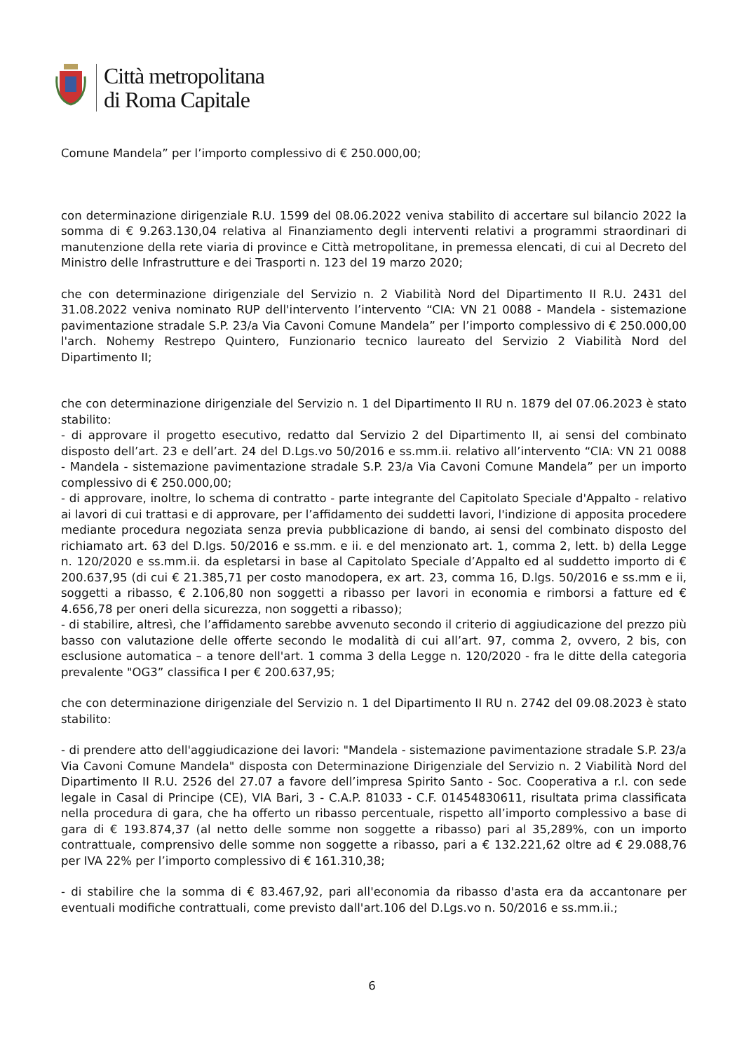Città metropolitana
di Roma Capitale
Comune Mandela” per l’importo complessivo di € 250.000,00;
con determinazione dirigenziale R.U. 1599 del 08.06.2022 veniva stabilito di accertare sul bilancio 2022 la somma di € 9.263.130,04 relativa al Finanziamento degli interventi relativi a programmi straordinari di manutenzione della rete viaria di province e Città metropolitane, in premessa elencati, di cui al Decreto del Ministro delle Infrastrutture e dei Trasporti n. 123 del 19 marzo 2020;
che con determinazione dirigenziale del Servizio n. 2 Viabilità Nord del Dipartimento II R.U. 2431 del 31.08.2022 veniva nominato RUP dell'intervento l’intervento “CIA: VN 21 0088 - Mandela - sistemazione pavimentazione stradale S.P. 23/a Via Cavoni Comune Mandela” per l’importo complessivo di € 250.000,00 l'arch. Nohemy Restrepo Quintero, Funzionario tecnico laureato del Servizio 2 Viabilità Nord del Dipartimento II;
che con determinazione dirigenziale del Servizio n. 1 del Dipartimento II RU n. 1879 del 07.06.2023 è stato stabilito:
- di approvare il progetto esecutivo, redatto dal Servizio 2 del Dipartimento II, ai sensi del combinato disposto dell’art. 23 e dell’art. 24 del D.Lgs.vo 50/2016 e ss.mm.ii. relativo all’intervento “CIA: VN 21 0088 - Mandela - sistemazione pavimentazione stradale S.P. 23/a Via Cavoni Comune Mandela” per un importo complessivo di € 250.000,00;
- di approvare, inoltre, lo schema di contratto - parte integrante del Capitolato Speciale d'Appalto - relativo ai lavori di cui trattasi e di approvare, per l’affidamento dei suddetti lavori, l'indizione di apposita procedere mediante procedura negoziata senza previa pubblicazione di bando, ai sensi del combinato disposto del richiamato art. 63 del D.lgs. 50/2016 e ss.mm. e ii. e del menzionato art. 1, comma 2, lett. b) della Legge n. 120/2020 e ss.mm.ii. da espletarsi in base al Capitolato Speciale d’Appalto ed al suddetto importo di € 200.637,95 (di cui € 21.385,71 per costo manodopera, ex art. 23, comma 16, D.lgs. 50/2016 e ss.mm e ii, soggetti a ribasso, € 2.106,80 non soggetti a ribasso per lavori in economia e rimborsi a fatture ed € 4.656,78 per oneri della sicurezza, non soggetti a ribasso);
- di stabilire, altresì, che l’affidamento sarebbe avvenuto secondo il criterio di aggiudicazione del prezzo più basso con valutazione delle offerte secondo le modalità di cui all’art. 97, comma 2, ovvero, 2 bis, con esclusione automatica – a tenore dell'art. 1 comma 3 della Legge n. 120/2020 - fra le ditte della categoria prevalente "OG3” classifica I per € 200.637,95;
che con determinazione dirigenziale del Servizio n. 1 del Dipartimento II RU n. 2742 del 09.08.2023 è stato stabilito:
- di prendere atto dell'aggiudicazione dei lavori: "Mandela - sistemazione pavimentazione stradale S.P. 23/a Via Cavoni Comune Mandela" disposta con Determinazione Dirigenziale del Servizio n. 2 Viabilità Nord del Dipartimento II R.U. 2526 del 27.07 a favore dell’impresa Spirito Santo - Soc. Cooperativa a r.l. con sede legale in Casal di Principe (CE), VIA Bari, 3 - C.A.P. 81033 - C.F. 01454830611, risultata prima classificata nella procedura di gara, che ha offerto un ribasso percentuale, rispetto all’importo complessivo a base di gara di € 193.874,37 (al netto delle somme non soggette a ribasso) pari al 35,289%, con un importo contrattuale, comprensivo delle somme non soggette a ribasso, pari a € 132.221,62 oltre ad € 29.088,76 per IVA 22% per l’importo complessivo di € 161.310,38;
- di stabilire che la somma di € 83.467,92, pari all'economia da ribasso d'asta era da accantonare per eventuali modifiche contrattuali, come previsto dall'art.106 del D.Lgs.vo n. 50/2016 e ss.mm.ii.;
6